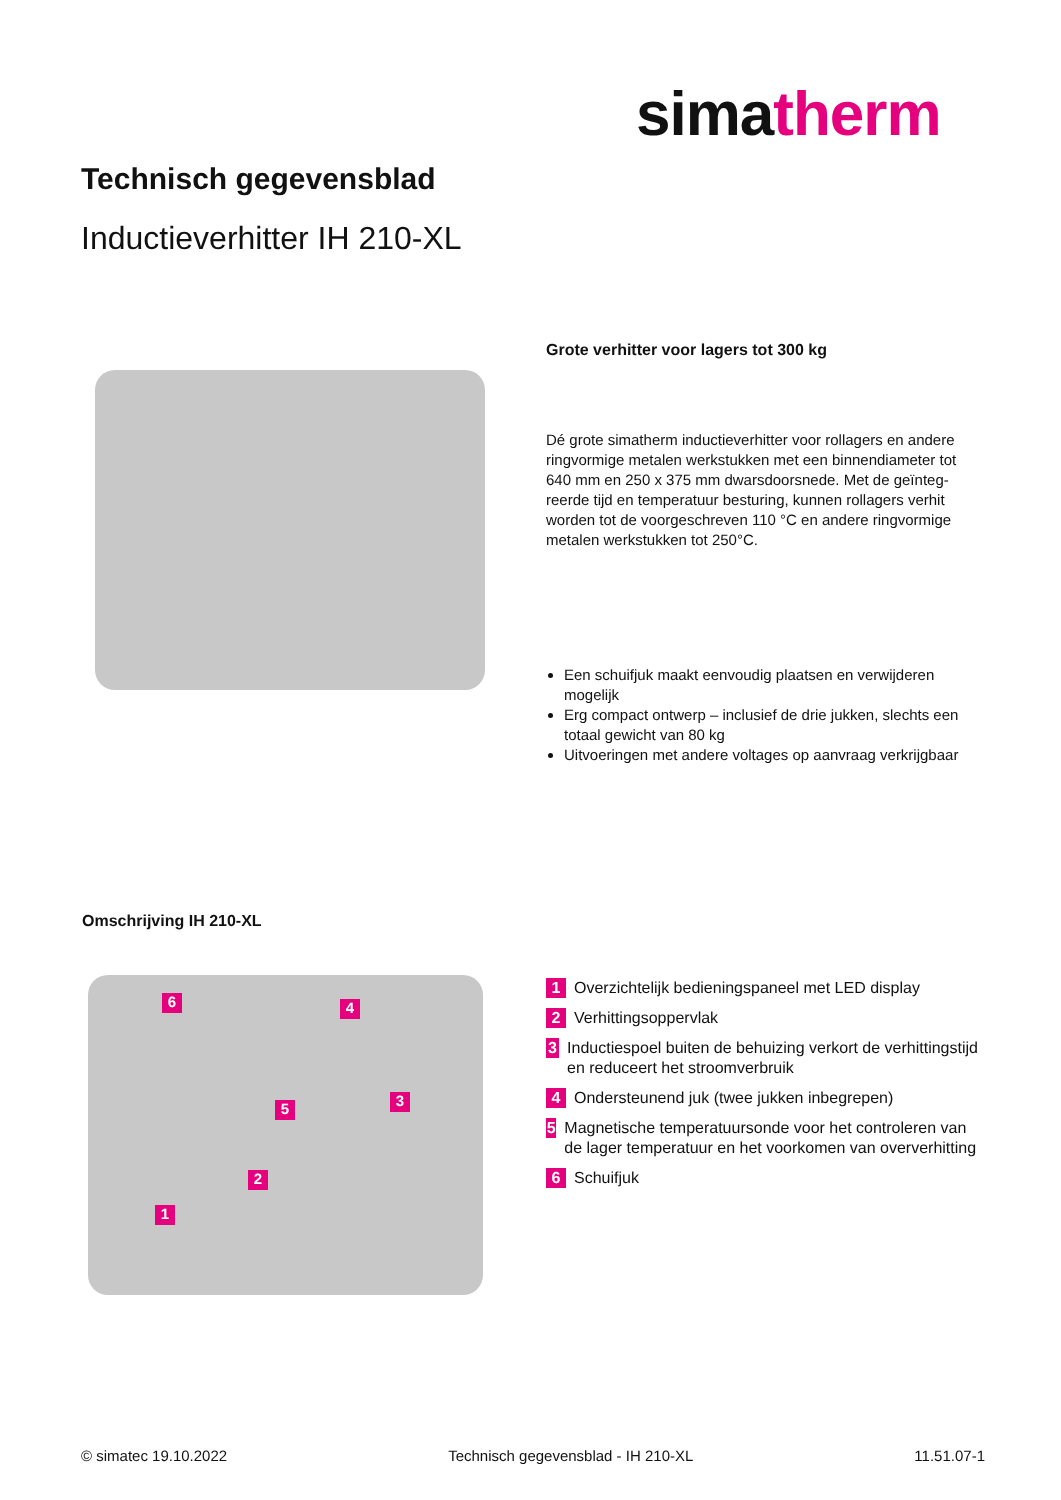simatherm
Technisch gegevensblad
Inductieverhitter IH 210-XL
Grote verhitter voor lagers tot 300 kg
Dé grote simatherm inductieverhitter voor rollagers en andere ringvormige metalen werkstukken met een binnendiameter tot 640 mm en 250 x 375 mm dwarsdoorsnede. Met de geïnteg­reerde tijd en temperatuur besturing, kunnen rollagers verhit worden tot de voorgeschreven 110 °C en andere ringvormige metalen werkstukken tot 250°C.
Een schuifjuk maakt eenvoudig plaatsen en verwijderen mogelijk
Erg compact ontwerp – inclusief de drie jukken, slechts een totaal gewicht van 80 kg
Uitvoeringen met andere voltages op aanvraag verkrijgbaar
Omschrijving IH 210-XL
6 4
3
5
2
1
1 Overzichtelijk bedieningspaneel met LED display
2 Verhittingsoppervlak
3 Inductiespoel buiten de behuizing verkort de verhittingstijd en reduceert het stroomverbruik
4 Ondersteunend juk (twee jukken inbegrepen)
5 Magnetische temperatuursonde voor het controleren van de lager temperatuur en het voorkomen van oververhitting
6 Schuifjuk
© simatec 19.10.2022 Technisch gegevensblad - IH 210-XL 11.51.07-1